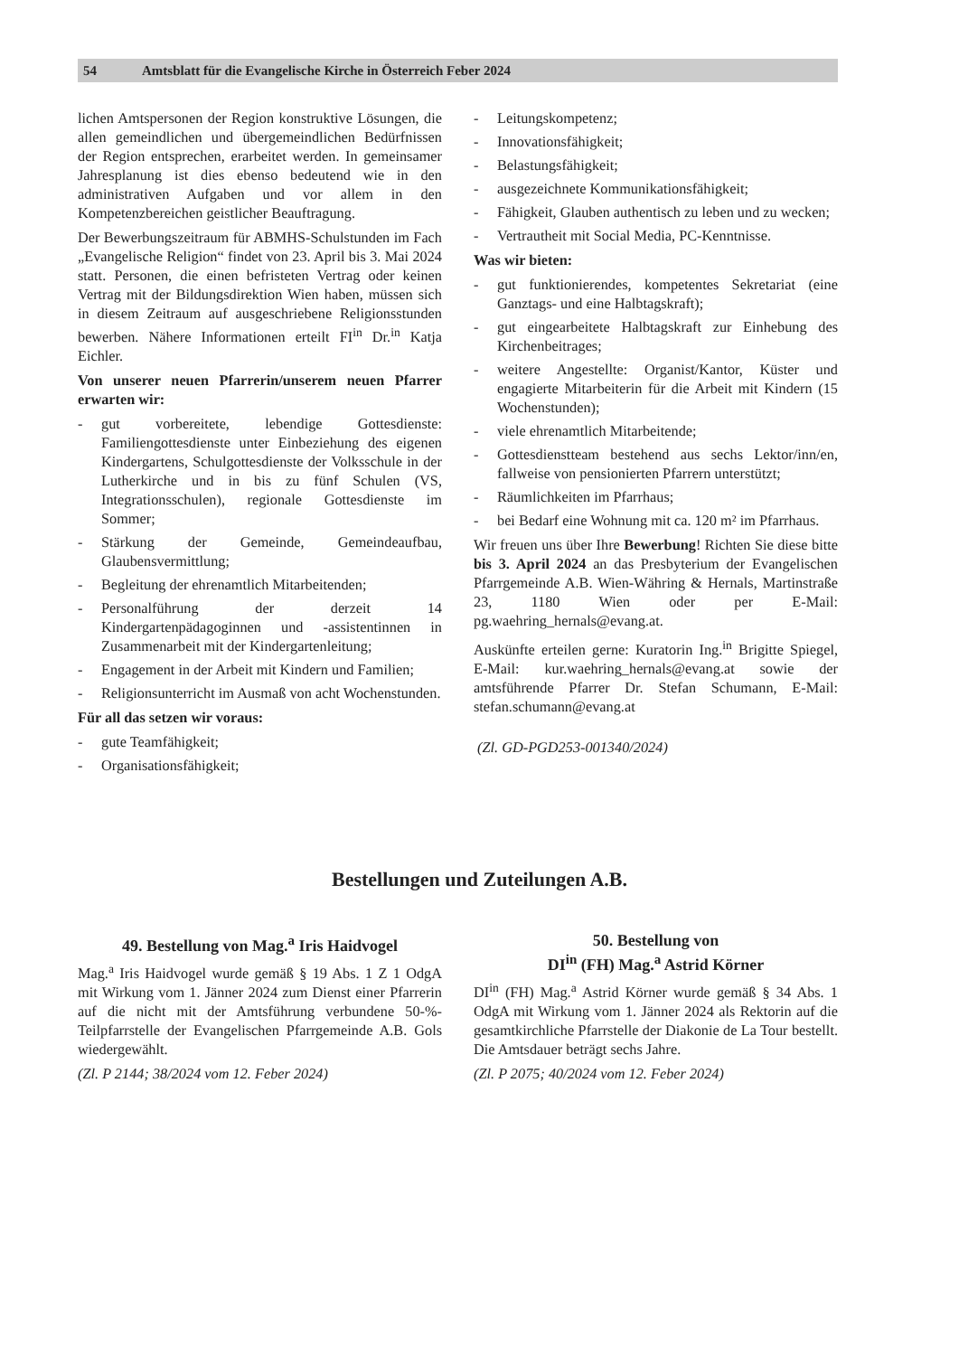54 Amtsblatt für die Evangelische Kirche in Österreich Feber 2024
lichen Amtspersonen der Region konstruktive Lösungen, die allen gemeindlichen und übergemeindlichen Bedürfnissen der Region entsprechen, erarbeitet werden. In gemeinsamer Jahresplanung ist dies ebenso bedeutend wie in den administrativen Aufgaben und vor allem in den Kompetenzbereichen geistlicher Beauftragung.
Der Bewerbungszeitraum für ABMHS-Schulstunden im Fach „Evangelische Religion“ findet von 23. April bis 3. Mai 2024 statt. Personen, die einen befristeten Vertrag oder keinen Vertrag mit der Bildungsdirektion Wien haben, müssen sich in diesem Zeitraum auf ausgeschriebene Religionsstunden bewerben. Nähere Informationen erteilt FI<sup>in</sup> Dr.<sup>in</sup> Katja Eichler.
Von unserer neuen Pfarrerin/unserem neuen Pfarrer erwarten wir:
- gut vorbereitete, lebendige Gottesdienste: Familiengottesdienste unter Einbeziehung des eigenen Kindergartens, Schulgottesdienste der Volksschule in der Lutherkirche und in bis zu fünf Schulen (VS, Integrationsschulen), regionale Gottesdienste im Sommer;
- Stärkung der Gemeinde, Gemeindeaufbau, Glaubensvermittlung;
- Begleitung der ehrenamtlich Mitarbeitenden;
- Personalführung der derzeit 14 Kindergartenpädagoginnen und -assistentinnen in Zusammenarbeit mit der Kindergartenleitung;
- Engagement in der Arbeit mit Kindern und Familien;
- Religionsunterricht im Ausmaß von acht Wochenstunden.
Für all das setzen wir voraus:
- gute Teamfähigkeit;
- Organisationsfähigkeit;
- Leitungskompetenz;
- Innovationsfähigkeit;
- Belastungsfähigkeit;
- ausgezeichnete Kommunikationsfähigkeit;
- Fähigkeit, Glauben authentisch zu leben und zu wecken;
- Vertrautheit mit Social Media, PC-Kenntnisse.
Was wir bieten:
- gut funktionierendes, kompetentes Sekretariat (eine Ganztags- und eine Halbtagskraft);
- gut eingearbeitete Halbtagskraft zur Einhebung des Kirchenbeitrages;
- weitere Angestellte: Organist/Kantor, Küster und engagierte Mitarbeiterin für die Arbeit mit Kindern (15 Wochenstunden);
- viele ehrenamtlich Mitarbeitende;
- Gottesdienstteam bestehend aus sechs Lektor/inn/en, fallweise von pensionierten Pfarrern unterstützt;
- Räumlichkeiten im Pfarrhaus;
- bei Bedarf eine Wohnung mit ca. 120 m² im Pfarrhaus.
Wir freuen uns über Ihre Bewerbung! Richten Sie diese bitte bis 3. April 2024 an das Presbyterium der Evangelischen Pfarrgemeinde A.B. Wien-Währing & Hernals, Martinstraße 23, 1180 Wien oder per E-Mail: pg.waehring_hernals@evang.at.
Auskünfte erteilen gerne: Kuratorin Ing.<sup>in</sup> Brigitte Spiegel, E-Mail: kur.waehring_hernals@evang.at sowie der amtsführende Pfarrer Dr. Stefan Schumann, E-Mail: stefan.schumann@evang.at
(Zl. GD-PGD253-001340/2024)
Bestellungen und Zuteilungen A.B.
49. Bestellung von Mag.<sup>a</sup> Iris Haidvogel
Mag.<sup>a</sup> Iris Haidvogel wurde gemäß § 19 Abs. 1 Z 1 OdgA mit Wirkung vom 1. Jänner 2024 zum Dienst einer Pfarrerin auf die nicht mit der Amtsführung verbundene 50-%-Teilpfarrstelle der Evangelischen Pfarrgemeinde A.B. Gols wiedergewählt.
(Zl. P 2144; 38/2024 vom 12. Feber 2024)
50. Bestellung von
DI<sup>in</sup> (FH) Mag.<sup>a</sup> Astrid Körner
DI<sup>in</sup> (FH) Mag.<sup>a</sup> Astrid Körner wurde gemäß § 34 Abs. 1 OdgA mit Wirkung vom 1. Jänner 2024 als Rektorin auf die gesamtkirchliche Pfarrstelle der Diakonie de La Tour bestellt. Die Amtsdauer beträgt sechs Jahre.
(Zl. P 2075; 40/2024 vom 12. Feber 2024)